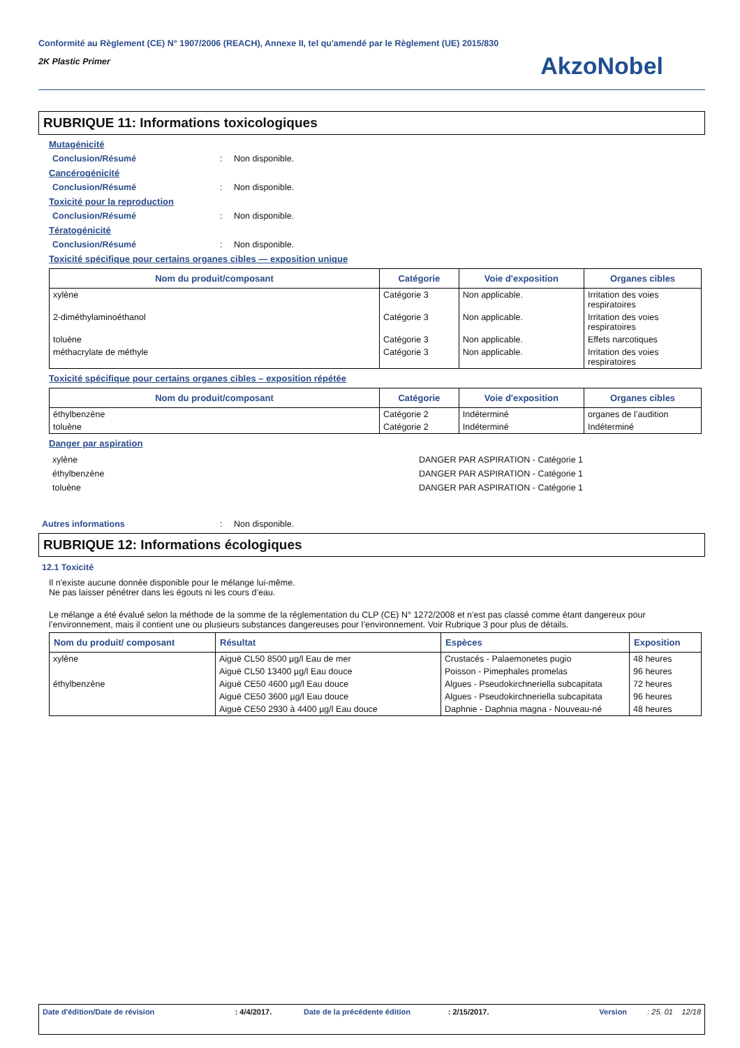Conformité au Règlement (CE) N° 1907/2006 (REACH), Annexe II, tel qu'amendé par le Règlement (UE) 2015/830
2K Plastic Primer
AkzoNobel
RUBRIQUE 11: Informations toxicologiques
Mutagénicité
Conclusion/Résumé: Non disponible.
Cancérogénicité
Conclusion/Résumé: Non disponible.
Toxicité pour la reproduction
Conclusion/Résumé: Non disponible.
Tératogénicité
Conclusion/Résumé: Non disponible.
Toxicité spécifique pour certains organes cibles — exposition unique
| Nom du produit/composant | Catégorie | Voie d'exposition | Organes cibles |
| --- | --- | --- | --- |
| xylène | Catégorie 3 | Non applicable. | Irritation des voies respiratoires |
| 2-diméthylaminoéthanol | Catégorie 3 | Non applicable. | Irritation des voies respiratoires |
| toluène | Catégorie 3 | Non applicable. | Effets narcotiques |
| méthacrylate de méthyle | Catégorie 3 | Non applicable. | Irritation des voies respiratoires |
Toxicité spécifique pour certains organes cibles – exposition répétée
| Nom du produit/composant | Catégorie | Voie d'exposition | Organes cibles |
| --- | --- | --- | --- |
| éthylbenzène | Catégorie 2 | Indéterminé | organes de l’audition |
| toluène | Catégorie 2 | Indéterminé | Indéterminé |
Danger par aspiration
xylène
éthylbenzène
toluène
DANGER PAR ASPIRATION - Catégorie 1
DANGER PAR ASPIRATION - Catégorie 1
DANGER PAR ASPIRATION - Catégorie 1
Autres informations: Non disponible.
RUBRIQUE 12: Informations écologiques
12.1 Toxicité
Il n'existe aucune donnée disponible pour le mélange lui-même.
Ne pas laisser pénétrer dans les égouts ni les cours d’eau.
Le mélange a été évalué selon la méthode de la somme de la réglementation du CLP (CE) N° 1272/2008 et n’est pas classé comme étant dangereux pour l’environnement, mais il contient une ou plusieurs substances dangereuses pour l’environnement. Voir Rubrique 3 pour plus de détails.
| Nom du produit/ composant | Résultat | Espèces | Exposition |
| --- | --- | --- | --- |
| xylène | Aiguë CL50 8500 µg/l Eau de mer | Crustacés - Palaemonetes pugio | 48 heures |
| | Aiguë CL50 13400 µg/l Eau douce | Poisson - Pimephales promelas | 96 heures |
| éthylbenzène | Aiguë CE50 4600 µg/l Eau douce | Algues - Pseudokirchneriella subcapitata | 72 heures |
| | Aiguë CE50 3600 µg/l Eau douce | Algues - Pseudokirchneriella subcapitata | 96 heures |
| | Aiguë CE50 2930 à 4400 µg/l Eau douce | Daphnie - Daphnia magna - Nouveau-né | 48 heures |
Date d'édition/Date de révision: 4/4/2017. Date de la précédente édition: 2/15/2017. Version: 25. 01 12/18